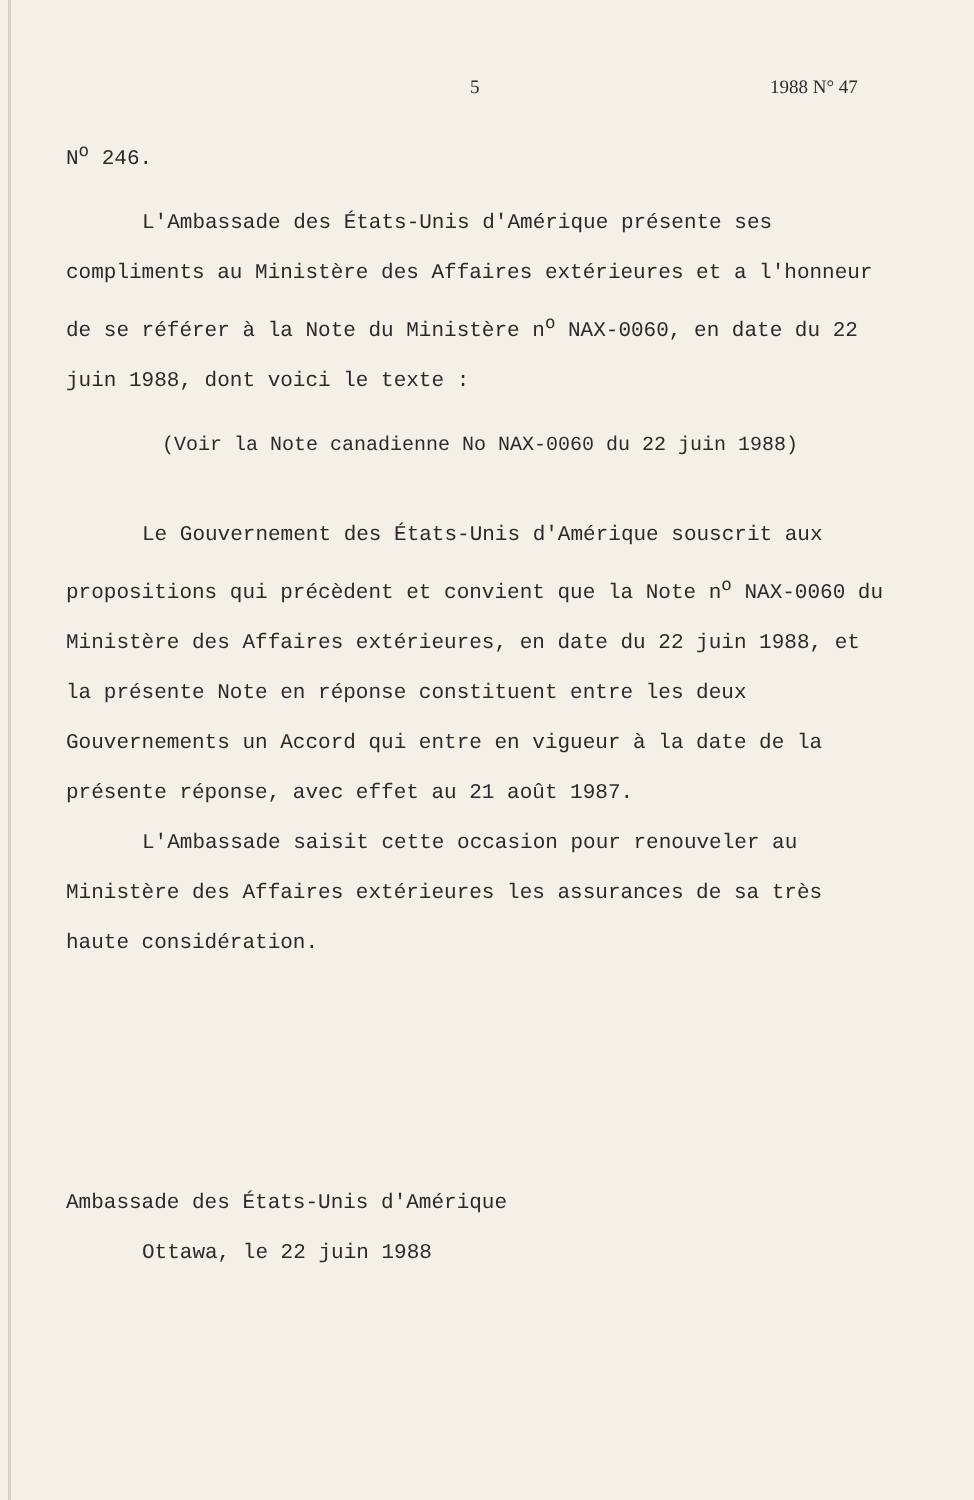5 1988 N° 47
N<sup>o</sup> 246.
L'Ambassade des États-Unis d'Amérique présente ses compliments au Ministère des Affaires extérieures et a l'honneur de se référer à la Note du Ministère n<sup>o</sup> NAX-0060, en date du 22 juin 1988, dont voici le texte :
(Voir la Note canadienne No NAX-0060 du 22 juin 1988)
Le Gouvernement des États-Unis d'Amérique souscrit aux propositions qui précèdent et convient que la Note n<sup>o</sup> NAX-0060 du Ministère des Affaires extérieures, en date du 22 juin 1988, et la présente Note en réponse constituent entre les deux Gouvernements un Accord qui entre en vigueur à la date de la présente réponse, avec effet au 21 août 1987.
L'Ambassade saisit cette occasion pour renouveler au Ministère des Affaires extérieures les assurances de sa très haute considération.
Ambassade des États-Unis d'Amérique
Ottawa, le 22 juin 1988